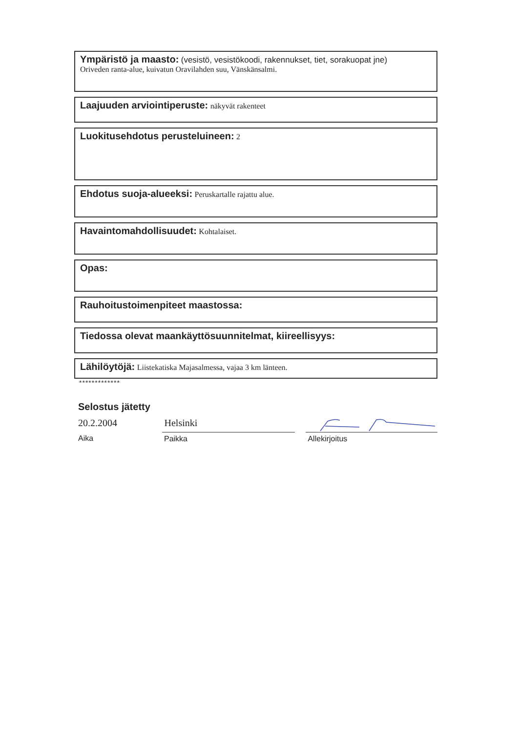Ympäristö ja maasto: (vesistö, vesistökoodi, rakennukset, tiet, sorakuopat jne)
Oriveden ranta-alue, kuivatun Oravilahden suu, Vänskänsalmi.
Laajuuden arviointiperuste: näkyvät rakenteet
Luokitusehdotus perusteluineen: 2
Ehdotus suoja-alueeksi: Peruskartalle rajattu alue.
Havaintomahdollisuudet: Kohtalaiset.
Opas:
Rauhoitustoimenpiteet maastossa:
Tiedossa olevat maankäyttösuunnitelmat, kiireellisyys:
Lähilöytöjä: Liistekatiska Majasalmessa, vajaa 3 km länteen.
*************
Selostus jätetty
20.2.2004
Aika
Helsinki
Paikka
Allekirjoitus